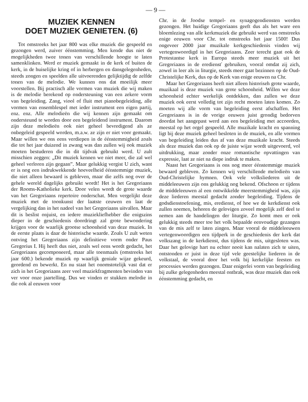— 9 —
MUZIEK KENNEN
DOET MUZIEK GENIETEN. (6)
Tot omstreeks het jaar 800 was elke muziek die gespeeld en gezongen werd, zuiver éénstemming. Men kende dus niet de mogelijkheden twee tonen van verschillende hoogte te laten samenklinken. Werd er muziek gemaakt in de kerk of buiten de kerk, in de huiselijke kring of in herbergen en dansgelegenheden, steeds zongen en speelden alle uitvoerenden gelijktijdig de zelfde tonen van de melodie. We kunnen ons dat moeilijk meer voorstellen. Bij practisch alle vormen van muziek die wij maken is de melodie berekend op ondersteuning van een zekere vorm van begeleiding. Zang, viool of fluit met pianobegeleiding, alle vormen van ensemblespel met ieder instrument een eigen partij, enz. enz. Alle melodieën die wij kennen zijn gemaakt om ondersteund te worden door een begeleidend instrument. Daarom zijn deze melodieën ook niet geheel bevredigend als ze onbegeleid gespeeld worden, m.a.w. ze zijn er niet voor gemaakt. Maar willen we ons eens verdiepen in de éénstemmigheid zoals die tot het jaar duizend in zwang was dan zullen wij ook muziek moeten bestuderen die in dit tijdvak gebruikt werd. U zult misschien zeggen: „Dit muziek kennen we niet meer, die zal wel geheel verloren zijn gegaan”. Maar gelukkig vergist U zich, want er is nog een indrukwekkende hoeveelheid éénstemmige muziek, die niet alleen bewaard is gebleven, maar die zelfs nog over de gehele wereld dagelijks gebruikt wordt! Het is het Gregoriaans der Rooms-Katholieke kerk. Door velen wordt de grote waarde van het Gregoriaans repertoire onderschat. Men vergelijkt deze muziek met de toonkunst der laatste ceuwen en laat de vergelijking dan in het nadeel van het Gregoriaans uitvallen. Maar dit is beslist onjuist, en iedere muziekliefhebber die enigszins dieper in de geschiedenis doordringt zal grote bewondering krijgen voor de waarlijk grootse schoonheid van deze muziek. In de eerste plaats is daar de historische waarde. Zoals U zult weten ontving het Gregoriaans zijn definitieve vorm onder Paus Gregorius I. Hij heeft dus niet, zoals wel eens wordt gedacht, het Gregoriaans gecomponeerd, maar alle toenmaals (omstreeks het jaar 600.) bekende muziek op waarlijk geniale wijze gekeurd, geordend en bewerkt. En nu staat het onomstotelijk vast dat er zich in het Gregoriaans zeer veel muziekfragmenten bevinden van ver voor onze jaartelling. Dus we vinden er stukken melodie in die ook al eeuwen voor
Chr. in de Joodse tempel- en synagogendiensten werden gezongen. Het huidige Gregoriaans geeft dus als het ware een bloemlezing van alle kerkmuziek die gebruikt werd van omstreeks enige eeuwen voor Chr. tot omstreeks het jaar 1500! Dus ongeveer 2000 jaar muzikale kerkgeschiedenis vinden wij vertegenwoordigd in het Gregoriaans. Zeer terecht gaat ook de Protestantse kerk in Europa steeds meer muziek uit het Gregoriaans in de erediensť gebruiken, vooral omdat zij zich, zowel in leer als in liturgie, steeds meer gaat bezinnen op de Oud-Christelijke Kerk, dus op de Kerk van enige eeuwen na Chr.
Maar het Gregoriaans heeft niet alleen historiseh grote waarde, muzikaal is deze muziek van grote schoonheid. Willen we deze schoonheid echter werkelijk ontdekken, dan zullen we deze muziek ook eerst volledig tot zijn recht moeten laten komen. Zo moeten wij alle vorm van begeleiding eerst afschaffen. Het Gregoriaans is in de vorige eeuwen juist grondig bedorven doordat het aangepast werd aan een begeleiding met accoorden, meestal op het orgel gespeeld. Alle muzikale kracht en spanning ligt bij deze muziek geheel besloten in de muziek, en alle vormen van begeleiding leiden dus af van deze muzikale kracht. Steeds als deze muziek dan ook op de juiste wijze wordt uitgevoerd, vol uitdrukking, maar zonder onze romantische opvattingen van expressie, laat ze niet na diepe indruk te maken.
Naast het Gregoriaans is ons nog meer éénstemmige muziek bewaard gebleven. Zo kennen wij verschillende melodieën van Oud-Christelijke hymnen. Ook vele volksliederen uit de middeleeuwen zijn ons gelukkig nog bekend. Ofschoon er tijdens de middeleeuwen al een ontwikkelde meerstemmigheid was, zijn deze liederen meestal gedacht zonder begeleiding. Tijdens de godsdienstoefening, mis, eredienst, of hoe we de kerkdienst ook zullen noemen, behoren de gelovigen zoveel mogelijk zelf deel te nemen aan de handelingen der liturgie. Zo komt men er ook gelukkig steeds meer toe het volk bepaalde eenvoudige gezangen van de mis zelf te laten zingen. Maar vooral de middeleeuwen vertegenwoordigen een tijdperk in de geschiedenis der kerk dat volkszang in de kerkdienst, dus tijdens de mis, uitgesloten was. Daar het gelovige hart nu echter nooit kan nalaten zich te uiten, ontstonden er juist in deze tijd vele geestelijke liederen in de volkstaal, de vooral door het volk bij kerkelijke feesten en processies werden gezongen. Daar enigerlei vorm van begeleiding bij zulke gelegenheden meestal ontbrak, was deze muziek dan ook éénstemming gedacht, en